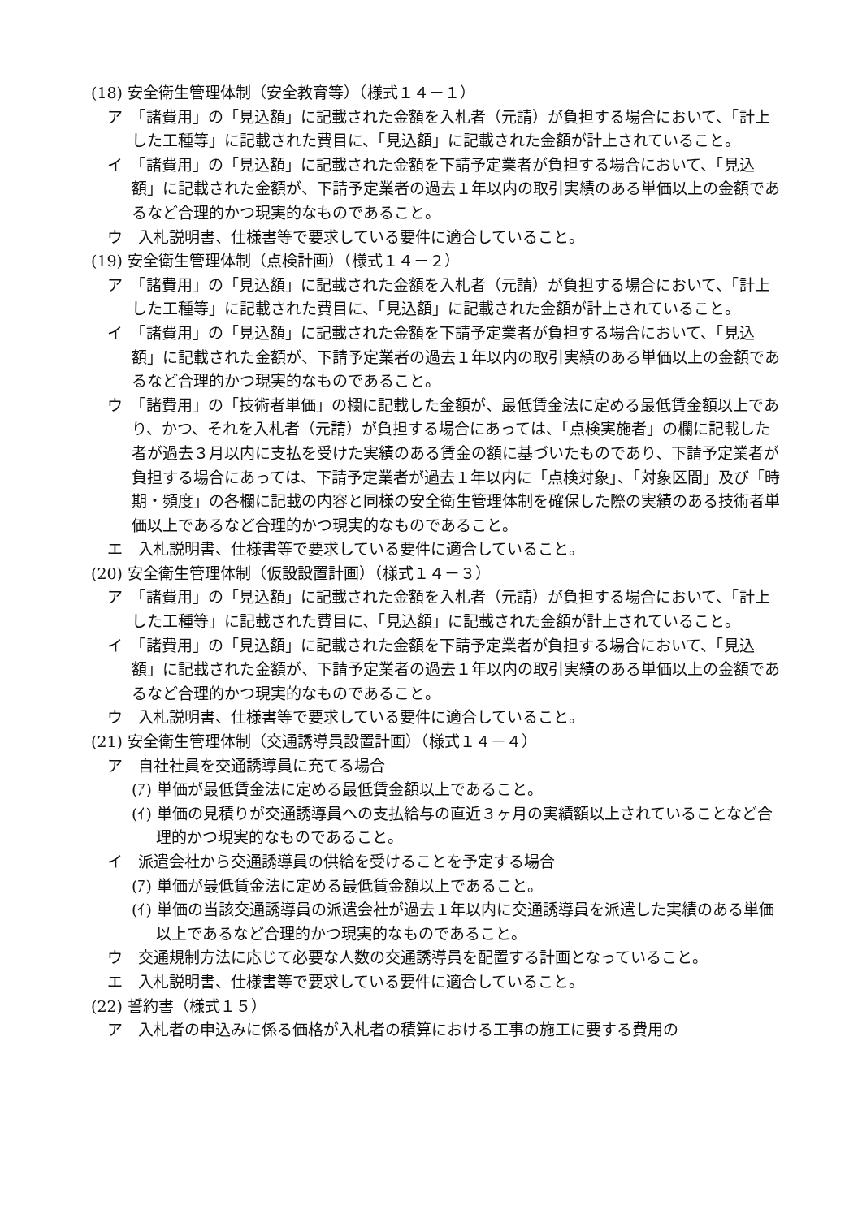(18) 安全衛生管理体制（安全教育等）（様式１４－１）
ア　「諸費用」の「見込額」に記載された金額を入札者（元請）が負担する場合において、「計上した工種等」に記載された費目に、「見込額」に記載された金額が計上されていること。
イ　「諸費用」の「見込額」に記載された金額を下請予定業者が負担する場合において、「見込額」に記載された金額が、下請予定業者の過去１年以内の取引実績のある単価以上の金額であるなど合理的かつ現実的なものであること。
ウ　入札説明書、仕様書等で要求している要件に適合していること。
(19) 安全衛生管理体制（点検計画）（様式１４－２）
ア　「諸費用」の「見込額」に記載された金額を入札者（元請）が負担する場合において、「計上した工種等」に記載された費目に、「見込額」に記載された金額が計上されていること。
イ　「諸費用」の「見込額」に記載された金額を下請予定業者が負担する場合において、「見込額」に記載された金額が、下請予定業者の過去１年以内の取引実績のある単価以上の金額であるなど合理的かつ現実的なものであること。
ウ　「諸費用」の「技術者単価」の欄に記載した金額が、最低賃金法に定める最低賃金額以上であり、かつ、それを入札者（元請）が負担する場合にあっては、「点検実施者」の欄に記載した者が過去３月以内に支払を受けた実績のある賃金の額に基づいたものであり、下請予定業者が負担する場合にあっては、下請予定業者が過去１年以内に「点検対象」、「対象区間」及び「時期・頻度」の各欄に記載の内容と同様の安全衛生管理体制を確保した際の実績のある技術者単価以上であるなど合理的かつ現実的なものであること。
エ　入札説明書、仕様書等で要求している要件に適合していること。
(20) 安全衛生管理体制（仮設設置計画）（様式１４－３）
ア　「諸費用」の「見込額」に記載された金額を入札者（元請）が負担する場合において、「計上した工種等」に記載された費目に、「見込額」に記載された金額が計上されていること。
イ　「諸費用」の「見込額」に記載された金額を下請予定業者が負担する場合において、「見込額」に記載された金額が、下請予定業者の過去１年以内の取引実績のある単価以上の金額であるなど合理的かつ現実的なものであること。
ウ　入札説明書、仕様書等で要求している要件に適合していること。
(21) 安全衛生管理体制（交通誘導員設置計画）（様式１４－４）
ア　自社社員を交通誘導員に充てる場合
(ｱ) 単価が最低賃金法に定める最低賃金額以上であること。
(ｲ) 単価の見積りが交通誘導員への支払給与の直近３ヶ月の実績額以上されていることなど合理的かつ現実的なものであること。
イ　派遣会社から交通誘導員の供給を受けることを予定する場合
(ｱ) 単価が最低賃金法に定める最低賃金額以上であること。
(ｲ) 単価の当該交通誘導員の派遣会社が過去１年以内に交通誘導員を派遣した実績のある単価以上であるなど合理的かつ現実的なものであること。
ウ　交通規制方法に応じて必要な人数の交通誘導員を配置する計画となっていること。
エ　入札説明書、仕様書等で要求している要件に適合していること。
(22) 誓約書（様式１５）
ア　入札者の申込みに係る価格が入札者の積算における工事の施工に要する費用の